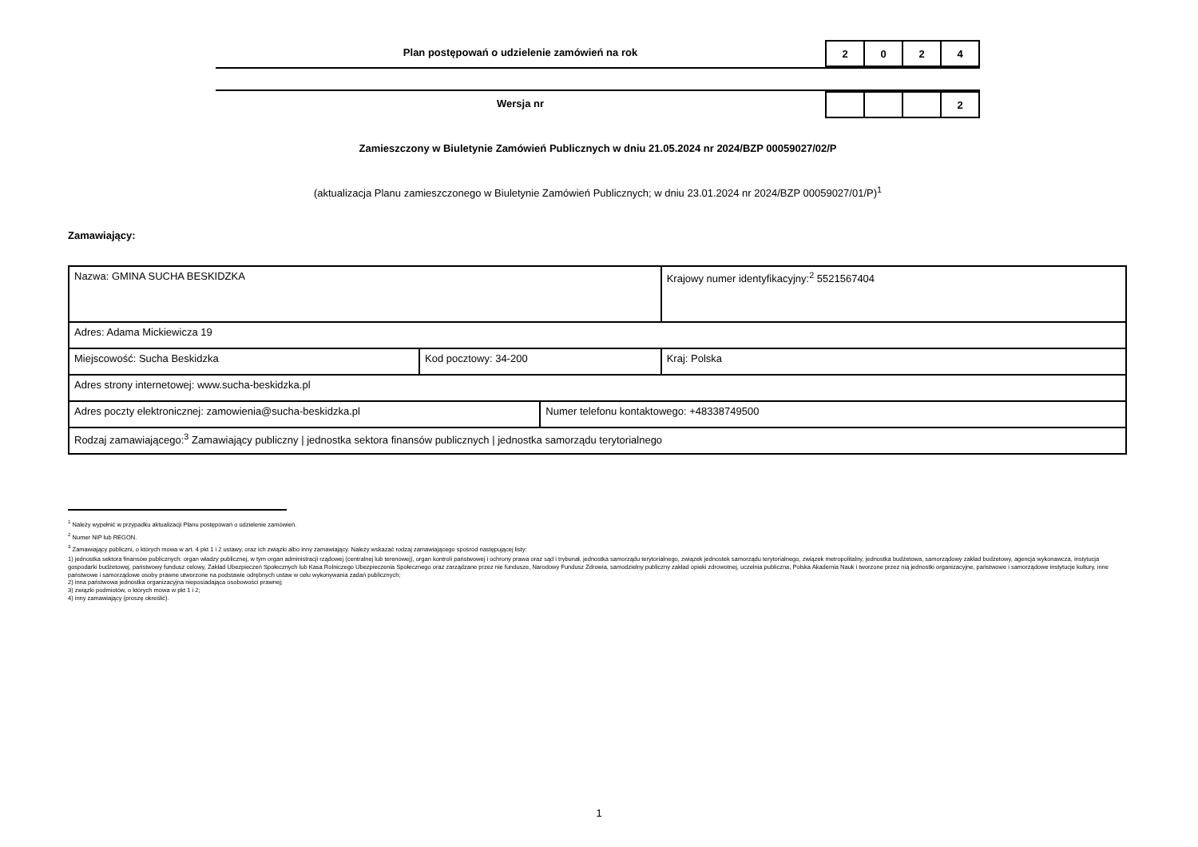Plan postępowań o udzielenie zamówień na rok
| 2 | 0 | 2 | 4 |
Wersja nr
| | | | 2 |
Zamieszczony w Biuletynie Zamówień Publicznych w dniu 21.05.2024 nr 2024/BZP 00059027/02/P
(aktualizacja Planu zamieszczonego w Biuletynie Zamówień Publicznych; w dniu 23.01.2024 nr 2024/BZP 00059027/01/P)<sup>1</sup>
Zamawiający:
| Nazwa: GMINA SUCHA BESKIDZKA | | | Krajowy numer identyfikacyjny:<sup>2</sup> 5521567404 |
| Adres: Adama Mickiewicza 19 | | | |
| Miejscowość: Sucha Beskidzka | Kod pocztowy: 34-200 | | Kraj: Polska |
| Adres strony internetowej: www.sucha-beskidzka.pl | | | |
| Adres poczty elektronicznej: zamowienia@sucha-beskidzka.pl | | Numer telefonu kontaktowego: +48338749500 | |
| Rodzaj zamawiającego:<sup>3</sup> Zamawiający publiczny / jednostka sektora finansów publicznych / jednostka samorządu terytorialnego | | | |
<sup>1</sup> Należy wypełnić w przypadku aktualizacji Planu postępowań o udzielenie zamówień.
<sup>2</sup> Numer NIP lub REGON.
<sup>3</sup> Zamawiający publiczni, o których mowa w art. 4 pkt 1 i 2 ustawy, oraz ich związki albo inny zamawiający. Należy wskazać rodzaj zamawiającego spośród następującej listy:
1) jednostka sektora finansów publicznych: organ władzy publicznej, w tym organ administracji rządowej (centralnej lub terenowej), organ kontroli państwowej i ochrony prawa oraz sąd i trybunał, jednostka samorządu terytorialnego, związek jednostek samorządu terytorialnego, związek metropolitalny, jednostka budżetowa, samorządowy zakład budżetowy, agencja wykonawcza, instytucja gospodarki budżetowej, państwowy fundusz celowy, Zakład Ubezpieczeń Społecznych lub Kasa Rolniczego Ubezpieczenia Społecznego oraz zarządzane przez nie fundusze, Narodowy Fundusz Zdrowia, samodzielny publiczny zakład opieki zdrowotnej, uczelnia publiczna, Polska Akademia Nauk i tworzone przez nią jednostki organizacyjne, państwowe i samorządowe instytucje kultury, inne państwowe i samorządowe osoby prawne utworzone na podstawie odrębnych ustaw w celu wykonywania zadań publicznych;
2) inna państwowa jednostka organizacyjna nieposiadająca osobowości prawnej;
3) związki podmiotów, o których mowa w pkt 1 i 2;
4) inny zamawiający (proszę określić).
1